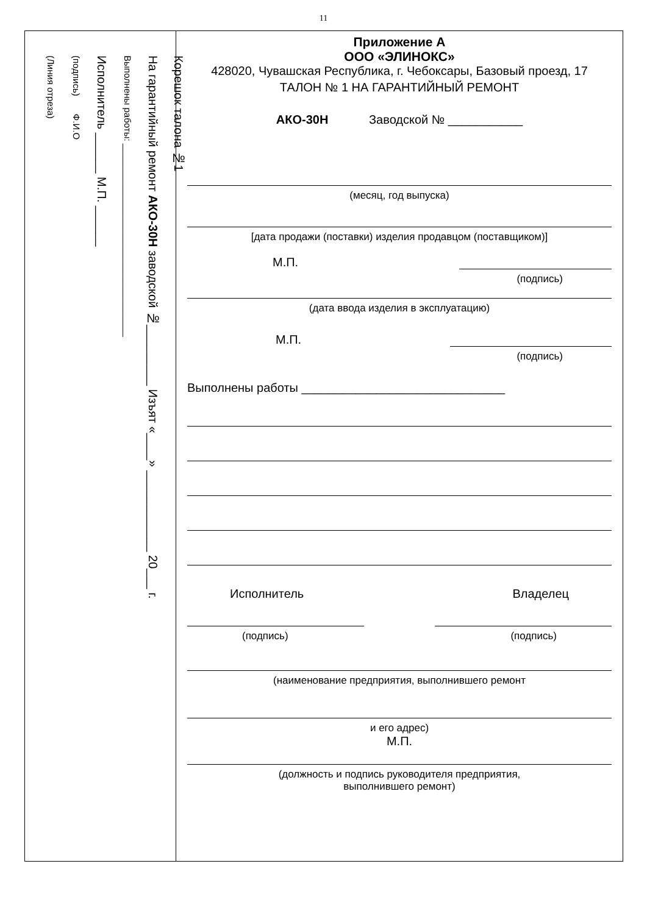11
Корешок талона №1
На гарантийный ремонт АКО-30Н заводской №_________ Изъят «____» ____________ 20___ г.
Выполнены работы: ______________________________________
Исполнитель ______ М.П. ______
(подпись) Ф.И.О
(Линия отреза)
Приложение А
ООО «ЭЛИНОКС»
428020, Чувашская Республика, г. Чебоксары, Базовый проезд, 17
ТАЛОН № 1 НА ГАРАНТИЙНЫЙ РЕМОНТ
АКО-30Н Заводской № ___________
(месяц, год выпуска)
[дата продажи (поставки) изделия продавцом (поставщиком)]
М.П.
(подпись)
(дата ввода изделия в эксплуатацию)
М.П.
(подпись)
Выполнены работы ______________________________
Исполнитель Владелец
(подпись) (подпись)
(наименование предприятия, выполнившего ремонт
и его адрес)
М.П.
(должность и подпись руководителя предприятия,
выполнившего ремонт)